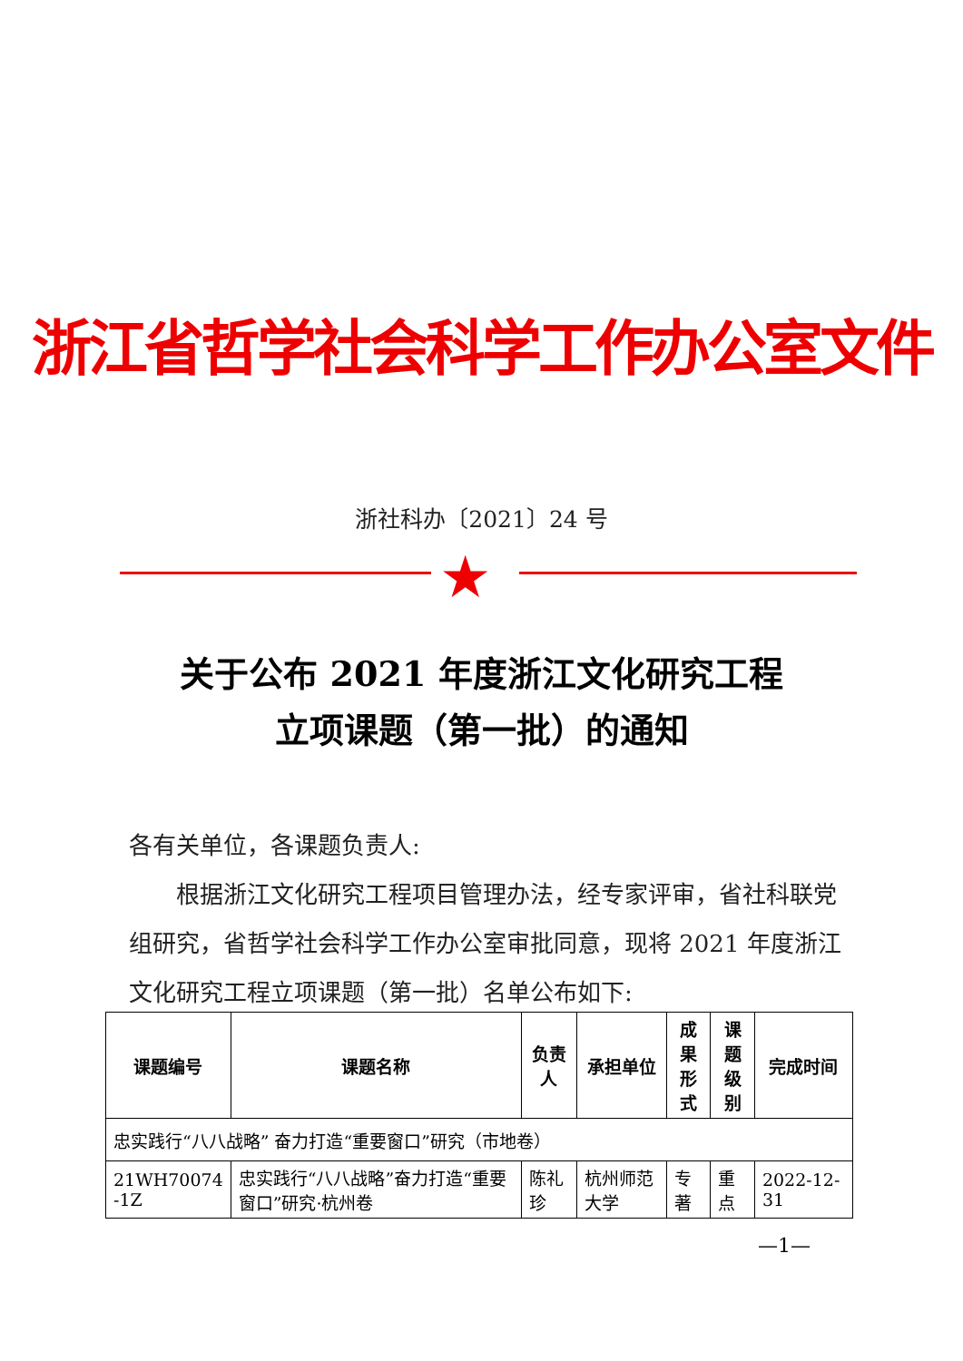浙江省哲学社会科学工作办公室文件
浙社科办〔2021〕24 号
★
关于公布 2021 年度浙江文化研究工程
立项课题（第一批）的通知
各有关单位，各课题负责人:
根据浙江文化研究工程项目管理办法，经专家评审，省社科联党组研究，省哲学社会科学工作办公室审批同意，现将 2021 年度浙江文化研究工程立项课题（第一批）名单公布如下:
| 课题编号 | 课题名称 | 负责人 | 承担单位 | 成果 形式 | 课题 级别 | 完成时间 |
| --- | --- | --- | --- | --- | --- | --- |
| 忠实践行“八八战略” 奋力打造“重要窗口”研究（市地卷） | | | | | | |
| 21WH70074 -1Z | 忠实践行“八八战略”奋力打造“重要窗口”研究·杭州卷 | 陈礼珍 | 杭州师范大学 | 专著 | 重点 | 2022-12-31 |
—1—